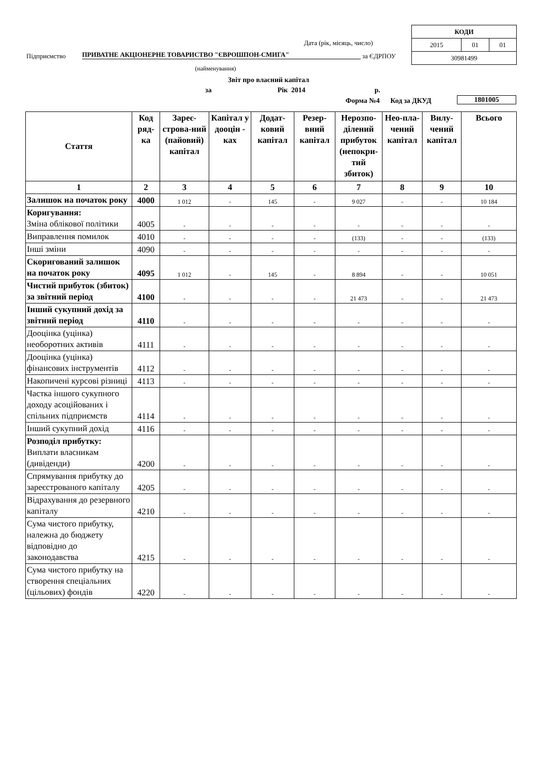| КОДИ | | |
| 2015 | 01 | 01 |
| 30981499 | | |
Дата (рік, місяць, число)
Підприємство ПРИВАТНЕ АКЦІОНЕРНЕ ТОВАРИСТВО "ЄВРОШПОН-СМИГА" за ЄДРПОУ
(найменування)
Звіт про власний капітал
за Рік 2014 р.
Форма №4 Код за ДКУД 1801005
| Стаття | Код ряд-ка | Зареє-строва-ний (пайовий) капітал | Капітал у дооцін - ках | Додат-ковий капітал | Резер-вний капітал | Нерозпо-ділений прибуток (непокри-тий збиток) | Нео-пла-чений капітал | Вилу-чений капітал | Всього |
| --- | --- | --- | --- | --- | --- | --- | --- | --- | --- |
| 1 | 2 | 3 | 4 | 5 | 6 | 7 | 8 | 9 | 10 |
| Залишок на початок року | 4000 | 1 012 | - | 145 | - | 9 027 | - | - | 10 184 |
| Коригування: Зміна облікової політики | 4005 | - | - | - | - | - | - | - | - |
| Виправлення помилок | 4010 | - | - | - | - | (133) | - | - | (133) |
| Інші зміни | 4090 | - | - | - | - | - | - | - | - |
| Скоригований залишок на початок року | 4095 | 1 012 | - | 145 | - | 8 894 | - | - | 10 051 |
| Чистий прибуток (збиток) за звітний період | 4100 | - | - | - | - | 21 473 | - | - | 21 473 |
| Інший сукупний дохід за звітний період | 4110 | - | - | - | - | - | - | - | - |
| Дооцінка (уцінка) необоротних активів | 4111 | - | - | - | - | - | - | - | - |
| Дооцінка (уцінка) фінансових інструментів | 4112 | - | - | - | - | - | - | - | - |
| Накопичені курсові різниці | 4113 | - | - | - | - | - | - | - | - |
| Частка іншого сукупного доходу асоційованих і спільних підприємств | 4114 | - | - | - | - | - | - | - | - |
| Інший сукупний дохід | 4116 | - | - | - | - | - | - | - | - |
| Розподіл прибутку: Виплати власникам (дивіденди) | 4200 | - | - | - | - | - | - | - | - |
| Спрямування прибутку до зареєстрованого капіталу | 4205 | - | - | - | - | - | - | - | - |
| Відрахування до резервного капіталу | 4210 | - | - | - | - | - | - | - | - |
| Сума чистого прибутку, належна до бюджету відповідно до законодавства | 4215 | - | - | - | - | - | - | - | - |
| Сума чистого прибутку на створення спеціальних (цільових) фондів | 4220 | - | - | - | - | - | - | - | - |